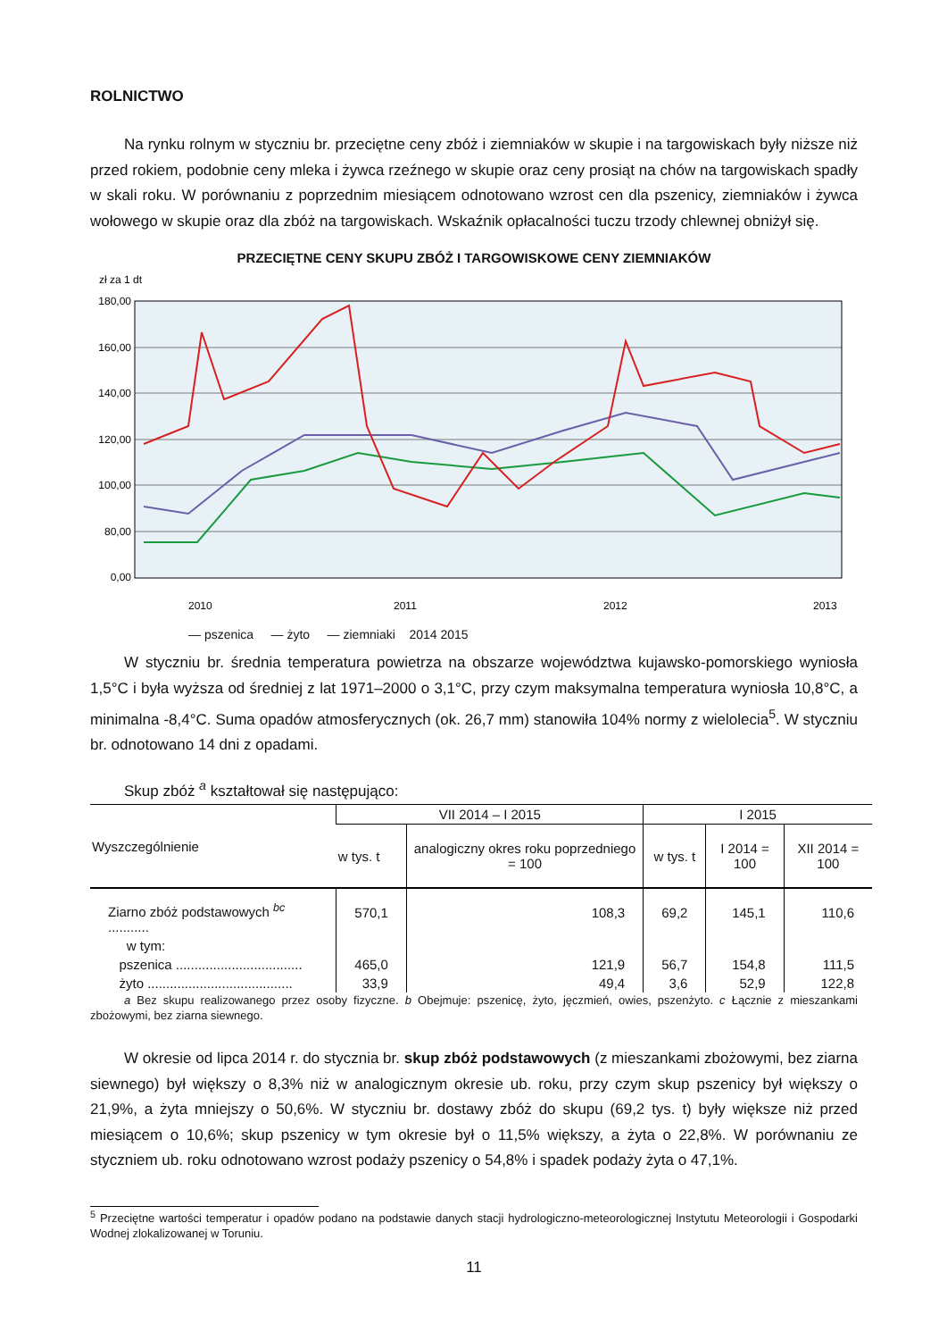ROLNICTWO
Na rynku rolnym w styczniu br. przeciętne ceny zbóż i ziemniaków w skupie i na targowiskach były niższe niż przed rokiem, podobnie ceny mleka i żywca rzeźnego w skupie oraz ceny prosiąt na chów na targowiskach spadły w skali roku. W porównaniu z poprzednim miesiącem odnotowano wzrost cen dla pszenicy, ziemniaków i żywca wołowego w skupie oraz dla zbóż na targowiskach. Wskaźnik opłacalności tuczu trzody chlewnej obniżył się.
PRZECIĘTNE CENY SKUPU ZBÓŻ I TARGOWISKOWE CENY ZIEMNIAKÓW
zł za 1 dt
180,00
160,00
140,00
120,00
100,00
80,00
0,00
2010
2011
2012
2013
— pszenica — żyto — ziemniaki 2014 2015
W styczniu br. średnia temperatura powietrza na obszarze województwa kujawsko-pomorskiego wyniosła 1,5°C i była wyższa od średniej z lat 1971–2000 o 3,1°C, przy czym maksymalna temperatura wyniosła 10,8°C, a minimalna -8,4°C. Suma opadów atmosferycznych (ok. 26,7 mm) stanowiła 104% normy z wielolecia<sup>5</sup>. W styczniu br. odnotowano 14 dni z opadami.
Skup zbóż <sup>a</sup> kształtował się następująco:
| Wyszczególnienie | VII 2014 – I 2015 | | I 2015 | | |
| --- | --- | --- | --- | --- | --- |
| | w tys. t | analogiczny okres roku poprzedniego = 100 | w tys. t | I 2014 = 100 | XII 2014 = 100 |
| Ziarno zbóż podstawowych <sup>bc</sup> ........... | 570,1 | 108,3 | 69,2 | 145,1 | 110,6 |
| w tym: | | | | | |
| pszenica .................................. | 465,0 | 121,9 | 56,7 | 154,8 | 111,5 |
| żyto ....................................... | 33,9 | 49,4 | 3,6 | 52,9 | 122,8 |
a Bez skupu realizowanego przez osoby fizyczne. b Obejmuje: pszenicę, żyto, jęczmień, owies, pszenżyto. c Łącznie z mieszankami zbożowymi, bez ziarna siewnego.
W okresie od lipca 2014 r. do stycznia br. skup zbóż podstawowych (z mieszankami zbożowymi, bez ziarna siewnego) był większy o 8,3% niż w analogicznym okresie ub. roku, przy czym skup pszenicy był większy o 21,9%, a żyta mniejszy o 50,6%. W styczniu br. dostawy zbóż do skupu (69,2 tys. t) były większe niż przed miesiącem o 10,6%; skup pszenicy w tym okresie był o 11,5% większy, a żyta o 22,8%. W porównaniu ze styczniem ub. roku odnotowano wzrost podaży pszenicy o 54,8% i spadek podaży żyta o 47,1%.
<sup>5</sup> Przeciętne wartości temperatur i opadów podano na podstawie danych stacji hydrologiczno-meteorologicznej Instytutu Meteorologii i Gospodarki Wodnej zlokalizowanej w Toruniu.
11